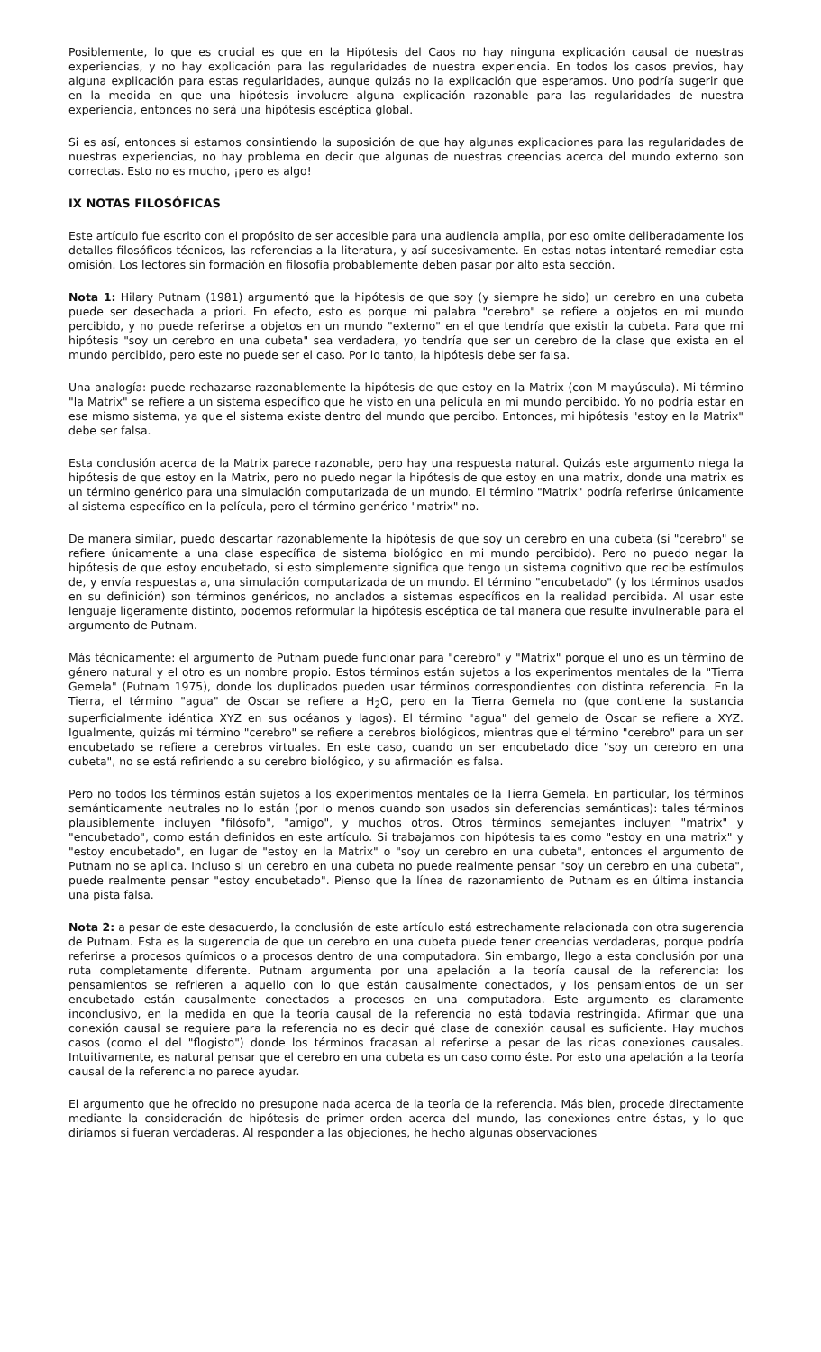Posiblemente, lo que es crucial es que en la Hipótesis del Caos no hay ninguna explicación causal de nuestras experiencias, y no hay explicación para las regularidades de nuestra experiencia. En todos los casos previos, hay alguna explicación para estas regularidades, aunque quizás no la explicación que esperamos. Uno podría sugerir que en la medida en que una hipótesis involucre alguna explicación razonable para las regularidades de nuestra experiencia, entonces no será una hipótesis escéptica global.
Si es así, entonces si estamos consintiendo la suposición de que hay algunas explicaciones para las regularidades de nuestras experiencias, no hay problema en decir que algunas de nuestras creencias acerca del mundo externo son correctas. Esto no es mucho, ¡pero es algo!
IX NOTAS FILOSÓFICAS
Este artículo fue escrito con el propósito de ser accesible para una audiencia amplia, por eso omite deliberadamente los detalles filosóficos técnicos, las referencias a la literatura, y así sucesivamente. En estas notas intentaré remediar esta omisión. Los lectores sin formación en filosofía probablemente deben pasar por alto esta sección.
Nota 1: Hilary Putnam (1981) argumentó que la hipótesis de que soy (y siempre he sido) un cerebro en una cubeta puede ser desechada a priori. En efecto, esto es porque mi palabra "cerebro" se refiere a objetos en mi mundo percibido, y no puede referirse a objetos en un mundo "externo" en el que tendría que existir la cubeta. Para que mi hipótesis "soy un cerebro en una cubeta" sea verdadera, yo tendría que ser un cerebro de la clase que exista en el mundo percibido, pero este no puede ser el caso. Por lo tanto, la hipótesis debe ser falsa.
Una analogía: puede rechazarse razonablemente la hipótesis de que estoy en la Matrix (con M mayúscula). Mi término "la Matrix" se refiere a un sistema específico que he visto en una película en mi mundo percibido. Yo no podría estar en ese mismo sistema, ya que el sistema existe dentro del mundo que percibo. Entonces, mi hipótesis "estoy en la Matrix" debe ser falsa.
Esta conclusión acerca de la Matrix parece razonable, pero hay una respuesta natural. Quizás este argumento niega la hipótesis de que estoy en la Matrix, pero no puedo negar la hipótesis de que estoy en una matrix, donde una matrix es un término genérico para una simulación computarizada de un mundo. El término "Matrix" podría referirse únicamente al sistema específico en la película, pero el término genérico "matrix" no.
De manera similar, puedo descartar razonablemente la hipótesis de que soy un cerebro en una cubeta (si "cerebro" se refiere únicamente a una clase específica de sistema biológico en mi mundo percibido). Pero no puedo negar la hipótesis de que estoy encubetado, si esto simplemente significa que tengo un sistema cognitivo que recibe estímulos de, y envía respuestas a, una simulación computarizada de un mundo. El término "encubetado" (y los términos usados en su definición) son términos genéricos, no anclados a sistemas específicos en la realidad percibida. Al usar este lenguaje ligeramente distinto, podemos reformular la hipótesis escéptica de tal manera que resulte invulnerable para el argumento de Putnam.
Más técnicamente: el argumento de Putnam puede funcionar para "cerebro" y "Matrix" porque el uno es un término de género natural y el otro es un nombre propio. Estos términos están sujetos a los experimentos mentales de la "Tierra Gemela" (Putnam 1975), donde los duplicados pueden usar términos correspondientes con distinta referencia. En la Tierra, el término "agua" de Oscar se refiere a H<sub>2</sub>O, pero en la Tierra Gemela no (que contiene la sustancia superficialmente idéntica XYZ en sus océanos y lagos). El término "agua" del gemelo de Oscar se refiere a XYZ. Igualmente, quizás mi término "cerebro" se refiere a cerebros biológicos, mientras que el término "cerebro" para un ser encubetado se refiere a cerebros virtuales. En este caso, cuando un ser encubetado dice "soy un cerebro en una cubeta", no se está refiriendo a su cerebro biológico, y su afirmación es falsa.
Pero no todos los términos están sujetos a los experimentos mentales de la Tierra Gemela. En particular, los términos semánticamente neutrales no lo están (por lo menos cuando son usados sin deferencias semánticas): tales términos plausiblemente incluyen "filósofo", "amigo", y muchos otros. Otros términos semejantes incluyen "matrix" y "encubetado", como están definidos en este artículo. Si trabajamos con hipótesis tales como "estoy en una matrix" y "estoy encubetado", en lugar de "estoy en la Matrix" o "soy un cerebro en una cubeta", entonces el argumento de Putnam no se aplica. Incluso si un cerebro en una cubeta no puede realmente pensar "soy un cerebro en una cubeta", puede realmente pensar "estoy encubetado". Pienso que la línea de razonamiento de Putnam es en última instancia una pista falsa.
Nota 2: a pesar de este desacuerdo, la conclusión de este artículo está estrechamente relacionada con otra sugerencia de Putnam. Esta es la sugerencia de que un cerebro en una cubeta puede tener creencias verdaderas, porque podría referirse a procesos químicos o a procesos dentro de una computadora. Sin embargo, llego a esta conclusión por una ruta completamente diferente. Putnam argumenta por una apelación a la teoría causal de la referencia: los pensamientos se refrieren a aquello con lo que están causalmente conectados, y los pensamientos de un ser encubetado están causalmente conectados a procesos en una computadora. Este argumento es claramente inconclusivo, en la medida en que la teoría causal de la referencia no está todavía restringida. Afirmar que una conexión causal se requiere para la referencia no es decir qué clase de conexión causal es suficiente. Hay muchos casos (como el del "flogisto") donde los términos fracasan al referirse a pesar de las ricas conexiones causales. Intuitivamente, es natural pensar que el cerebro en una cubeta es un caso como éste. Por esto una apelación a la teoría causal de la referencia no parece ayudar.
El argumento que he ofrecido no presupone nada acerca de la teoría de la referencia. Más bien, procede directamente mediante la consideración de hipótesis de primer orden acerca del mundo, las conexiones entre éstas, y lo que diríamos si fueran verdaderas. Al responder a las objeciones, he hecho algunas observaciones